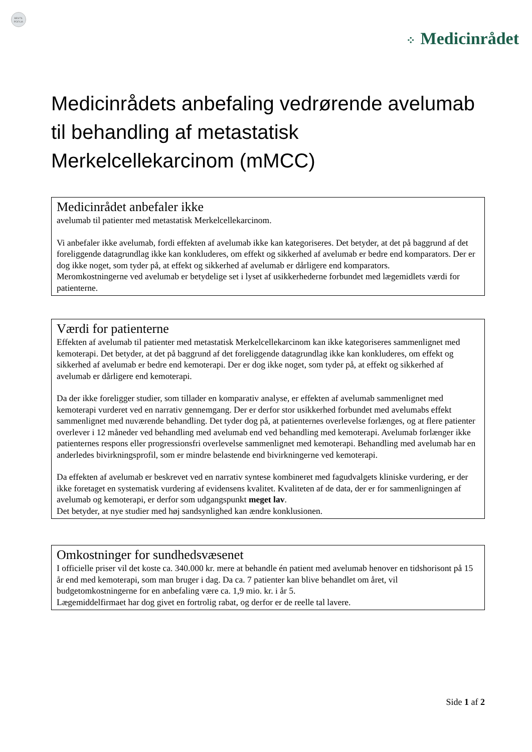BESTIL
PDF/UA
⁘ Medicinrådet
Medicinrådets anbefaling vedrørende avelumab til behandling af metastatisk Merkelcellekarcinom (mMCC)
Medicinrådet anbefaler ikke
avelumab til patienter med metastatisk Merkelcellekarcinom.
Vi anbefaler ikke avelumab, fordi effekten af avelumab ikke kan kategoriseres. Det betyder, at det på baggrund af det foreliggende datagrundlag ikke kan konkluderes, om effekt og sikkerhed af avelumab er bedre end komparators. Der er dog ikke noget, som tyder på, at effekt og sikkerhed af avelumab er dårligere end komparators.
Meromkostningerne ved avelumab er betydelige set i lyset af usikkerhederne forbundet med lægemidlets værdi for patienterne.
Værdi for patienterne
Effekten af avelumab til patienter med metastatisk Merkelcellekarcinom kan ikke kategoriseres sammenlignet med kemoterapi. Det betyder, at det på baggrund af det foreliggende datagrundlag ikke kan konkluderes, om effekt og sikkerhed af avelumab er bedre end kemoterapi. Der er dog ikke noget, som tyder på, at effekt og sikkerhed af avelumab er dårligere end kemoterapi.
Da der ikke foreligger studier, som tillader en komparativ analyse, er effekten af avelumab sammenlignet med kemoterapi vurderet ved en narrativ gennemgang. Der er derfor stor usikkerhed forbundet med avelumabs effekt sammenlignet med nuværende behandling. Det tyder dog på, at patienternes overlevelse forlænges, og at flere patienter overlever i 12 måneder ved behandling med avelumab end ved behandling med kemoterapi. Avelumab forlænger ikke patienternes respons eller progressionsfri overlevelse sammenlignet med kemoterapi. Behandling med avelumab har en anderledes bivirkningsprofil, som er mindre belastende end bivirkningerne ved kemoterapi.
Da effekten af avelumab er beskrevet ved en narrativ syntese kombineret med fagudvalgets kliniske vurdering, er der ikke foretaget en systematisk vurdering af evidensens kvalitet. Kvaliteten af de data, der er for sammenligningen af avelumab og kemoterapi, er derfor som udgangspunkt meget lav.
Det betyder, at nye studier med høj sandsynlighed kan ændre konklusionen.
Omkostninger for sundhedsvæsenet
I officielle priser vil det koste ca. 340.000 kr. mere at behandle én patient med avelumab henover en tidshorisont på 15 år end med kemoterapi, som man bruger i dag. Da ca. 7 patienter kan blive behandlet om året, vil budgetomkostningerne for en anbefaling være ca. 1,9 mio. kr. i år 5.
Lægemiddelfirmaet har dog givet en fortrolig rabat, og derfor er de reelle tal lavere.
Side 1 af 2